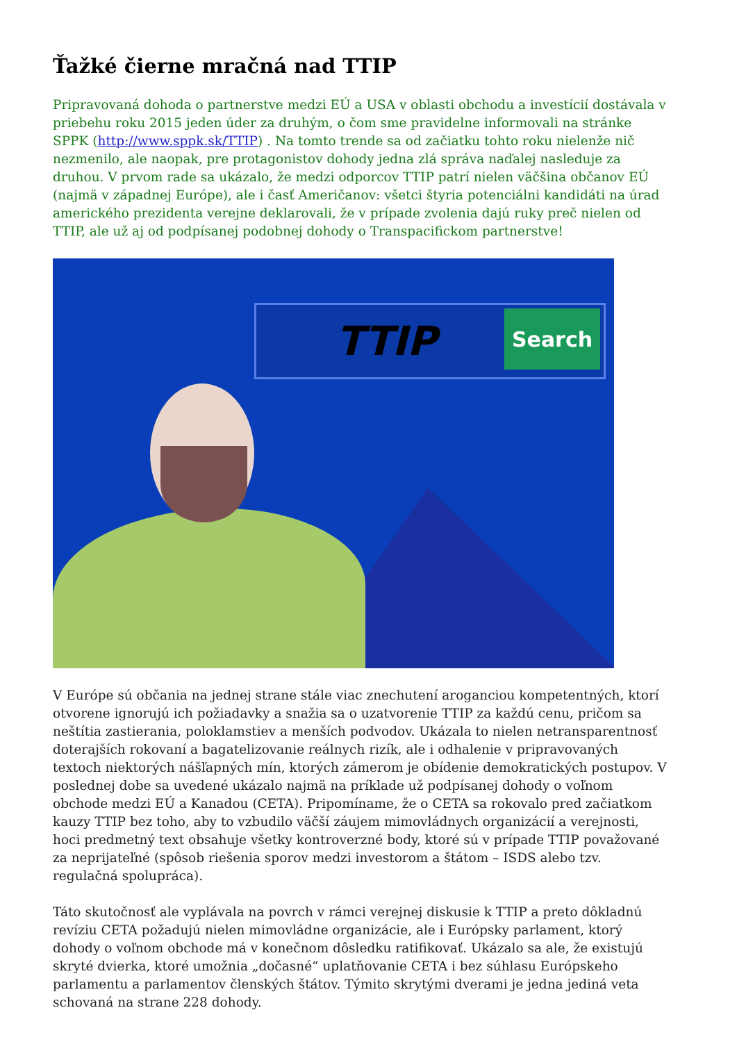Ťažké čierne mračná nad TTIP
Pripravovaná dohoda o partnerstve medzi EÚ a USA v oblasti obchodu a investícií dostávala v priebehu roku 2015 jeden úder za druhým, o čom sme pravidelne informovali na stránke SPPK (http://www.sppk.sk/TTIP) . Na tomto trende sa od začiatku tohto roku nielenže nič nezmenilo, ale naopak, pre protagonistov dohody jedna zlá správa naďalej nasleduje za druhou. V prvom rade sa ukázalo, že medzi odporcov TTIP patrí nielen väčšina občanov EÚ (najmä v západnej Európe), ale i časť Američanov: všetci štyria potenciálni kandidáti na úrad amerického prezidenta verejne deklarovali, že v prípade zvolenia dajú ruky preč nielen od TTIP, ale už aj od podpísanej podobnej dohody o Transpacifickom partnerstve!
TTIP Search
V Európe sú občania na jednej strane stále viac znechutení aroganciou kompetentných, ktorí otvorene ignorujú ich požiadavky a snažia sa o uzatvorenie TTIP za každú cenu, pričom sa neštítia zastierania, poloklamstiev a menších podvodov. Ukázala to nielen netransparentnosť doterajších rokovaní a bagatelizovanie reálnych rizík, ale i odhalenie v pripravovaných textoch niektorých nášľapných mín, ktorých zámerom je obídenie demokratických postupov. V poslednej dobe sa uvedené ukázalo najmä na príklade už podpísanej dohody o voľnom obchode medzi EÚ a Kanadou (CETA). Pripomíname, že o CETA sa rokovalo pred začiatkom kauzy TTIP bez toho, aby to vzbudilo väčší záujem mimovládnych organizácií a verejnosti, hoci predmetný text obsahuje všetky kontroverzné body, ktoré sú v prípade TTIP považované za neprijateľné (spôsob riešenia sporov medzi investorom a štátom – ISDS alebo tzv. regulačná spolupráca).
Táto skutočnosť ale vyplávala na povrch v rámci verejnej diskusie k TTIP a preto dôkladnú revíziu CETA požadujú nielen mimovládne organizácie, ale i Európsky parlament, ktorý dohody o voľnom obchode má v konečnom dôsledku ratifikovať. Ukázalo sa ale, že existujú skryté dvierka, ktoré umožnia „dočasné“ uplatňovanie CETA i bez súhlasu Európskeho parlamentu a parlamentov členských štátov. Týmito skrytými dverami je jedna jediná veta schovaná na strane 228 dohody.